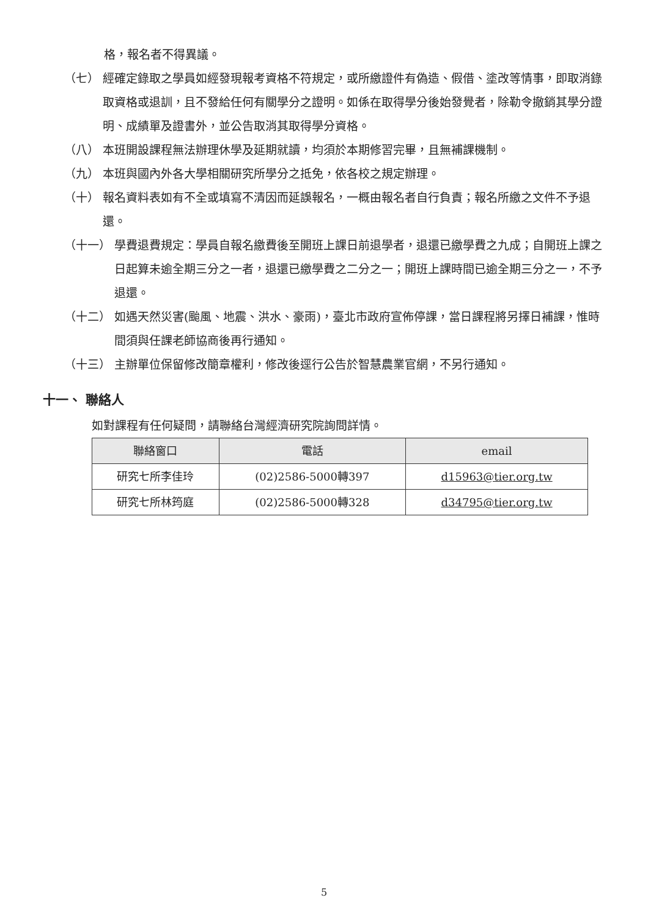格，報名者不得異議。
（七） 經確定錄取之學員如經發現報考資格不符規定，或所繳證件有偽造、假借、塗改等情事，即取消錄取資格或退訓，且不發給任何有關學分之證明。如係在取得學分後始發覺者，除勒令撤銷其學分證明、成績單及證書外，並公告取消其取得學分資格。
（八） 本班開設課程無法辦理休學及延期就讀，均須於本期修習完畢，且無補課機制。
（九） 本班與國內外各大學相關研究所學分之抵免，依各校之規定辦理。
（十） 報名資料表如有不全或填寫不清因而延誤報名，一概由報名者自行負責；報名所繳之文件不予退還。
（十一） 學費退費規定：學員自報名繳費後至開班上課日前退學者，退還已繳學費之九成；自開班上課之日起算未逾全期三分之一者，退還已繳學費之二分之一；開班上課時間已逾全期三分之一，不予退還。
（十二） 如遇天然災害(颱風、地震、洪水、豪雨)，臺北市政府宣佈停課，當日課程將另擇日補課，惟時間須與任課老師協商後再行通知。
（十三） 主辦單位保留修改簡章權利，修改後逕行公告於智慧農業官網，不另行通知。
十一、 聯絡人
如對課程有任何疑問，請聯絡台灣經濟研究院詢問詳情。
| 聯絡窗口 | 電話 | email |
| --- | --- | --- |
| 研究七所李佳玲 | (02)2586-5000轉397 | d15963@tier.org.tw |
| 研究七所林筠庭 | (02)2586-5000轉328 | d34795@tier.org.tw |
5